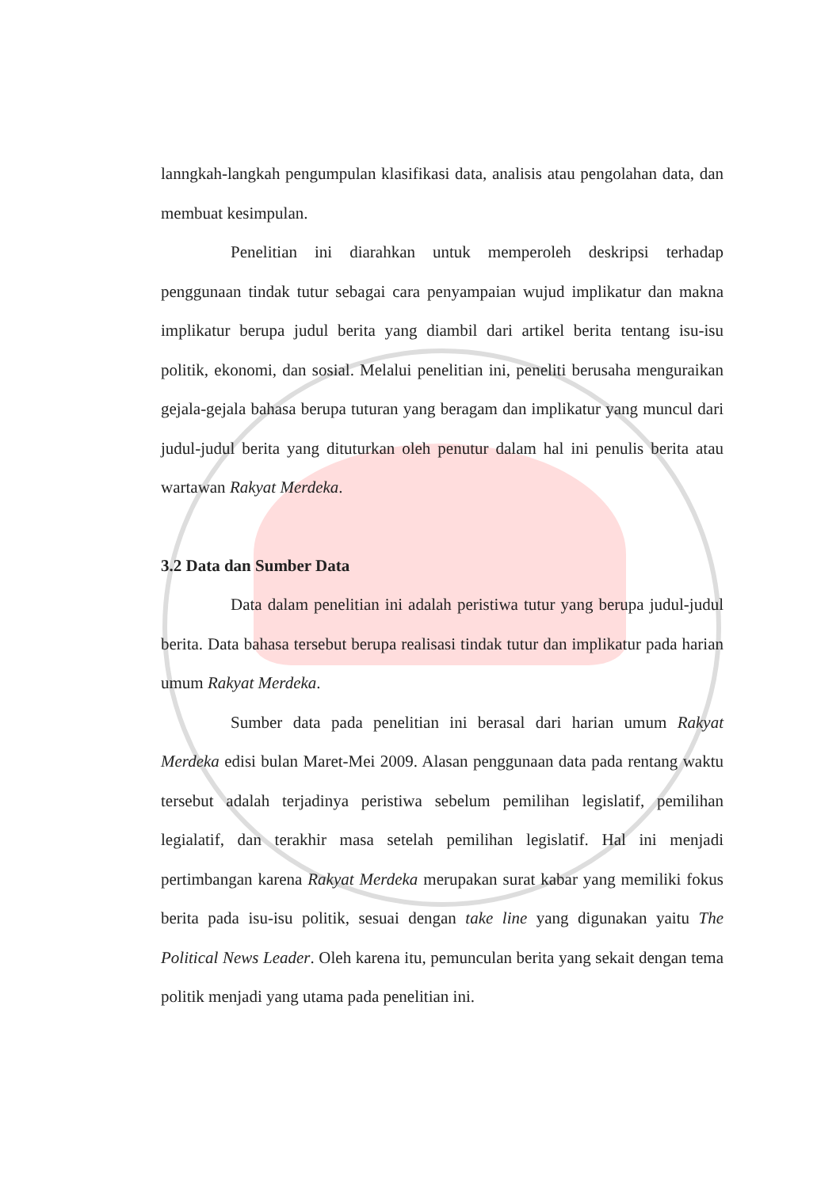lanngkah-langkah pengumpulan klasifikasi data, analisis atau pengolahan data, dan membuat kesimpulan.
Penelitian ini diarahkan untuk memperoleh deskripsi terhadap penggunaan tindak tutur sebagai cara penyampaian wujud implikatur dan makna implikatur berupa judul berita yang diambil dari artikel berita tentang isu-isu politik, ekonomi, dan sosial. Melalui penelitian ini, peneliti berusaha menguraikan gejala-gejala bahasa berupa tuturan yang beragam dan implikatur yang muncul dari judul-judul berita yang dituturkan oleh penutur dalam hal ini penulis berita atau wartawan Rakyat Merdeka.
3.2 Data dan Sumber Data
Data dalam penelitian ini adalah peristiwa tutur yang berupa judul-judul berita. Data bahasa tersebut berupa realisasi tindak tutur dan implikatur pada harian umum Rakyat Merdeka.
Sumber data pada penelitian ini berasal dari harian umum Rakyat Merdeka edisi bulan Maret-Mei 2009. Alasan penggunaan data pada rentang waktu tersebut adalah terjadinya peristiwa sebelum pemilihan legislatif, pemilihan legialatif, dan terakhir masa setelah pemilihan legislatif. Hal ini menjadi pertimbangan karena Rakyat Merdeka merupakan surat kabar yang memiliki fokus berita pada isu-isu politik, sesuai dengan take line yang digunakan yaitu The Political News Leader. Oleh karena itu, pemunculan berita yang sekait dengan tema politik menjadi yang utama pada penelitian ini.